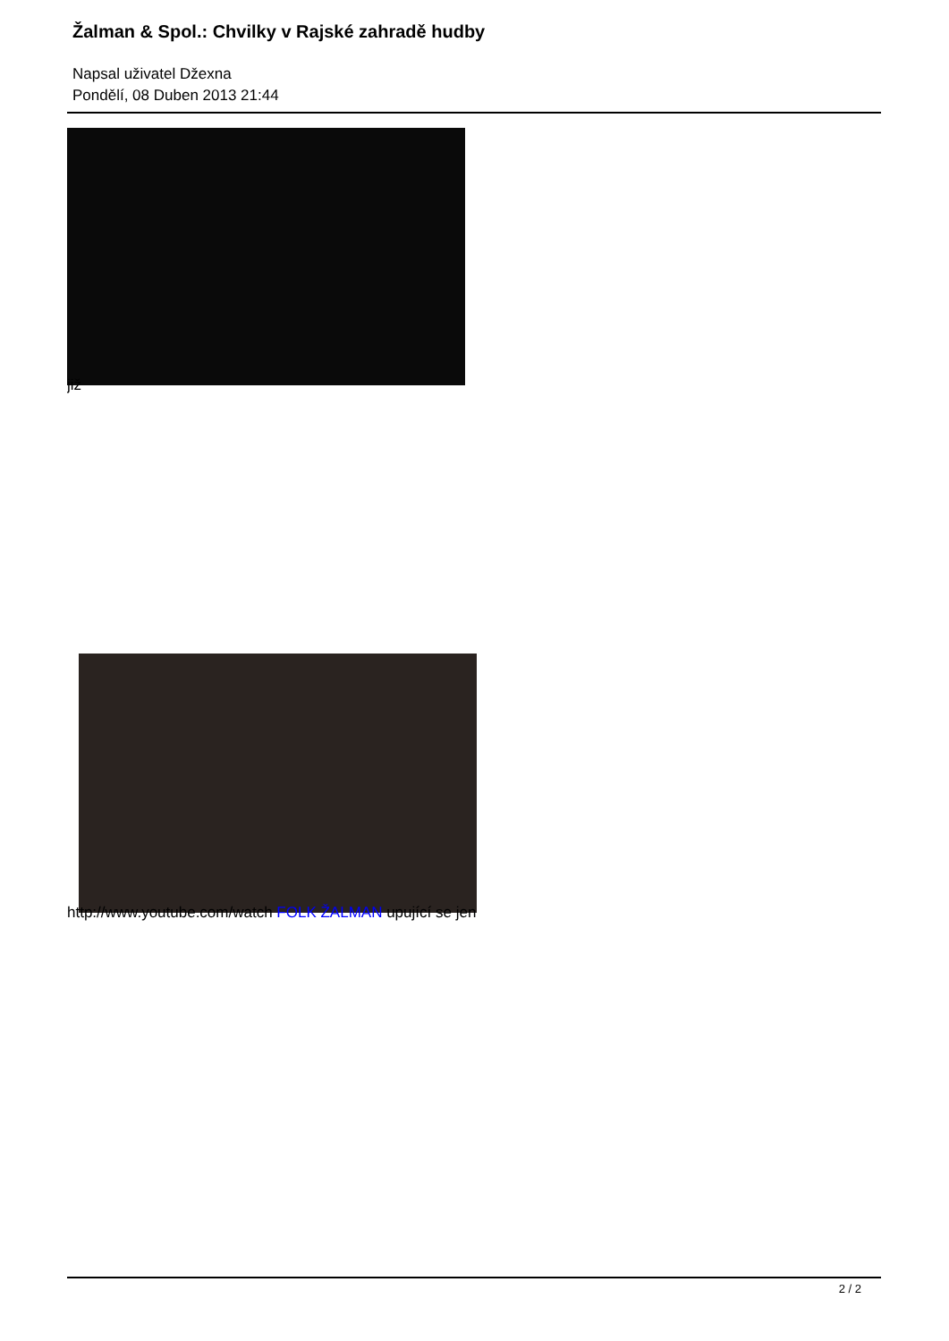Žalman & Spol.: Chvilky v Rajské zahradě hudby
Napsal uživatel Džexna
Pondělí, 08 Duben 2013 21:44
již
http://www.youtube.com/watch FOLK ŽALMAN upující se jen
2 / 2